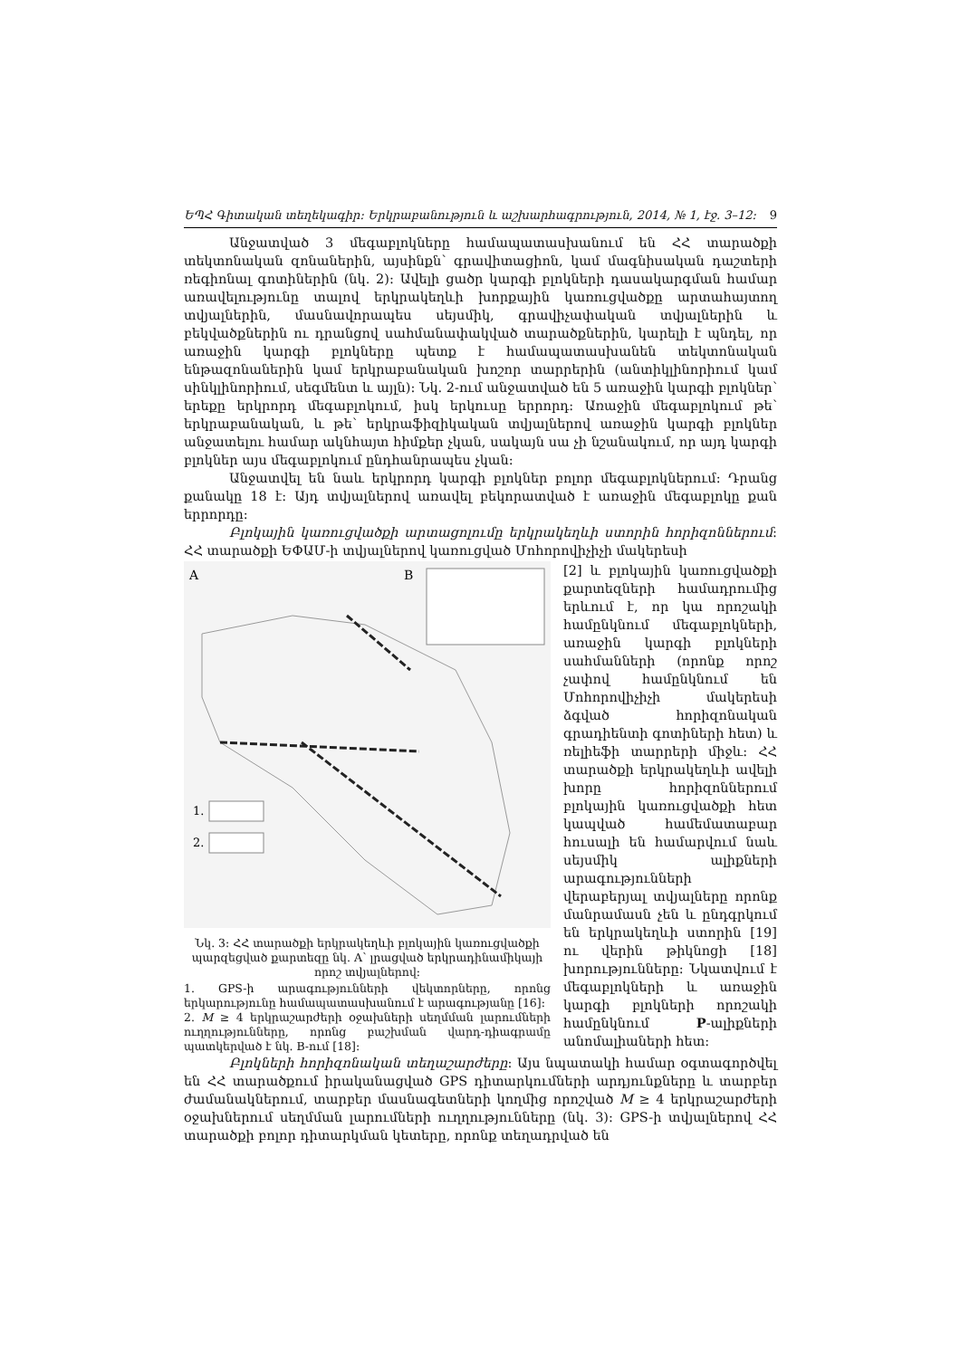ԵՊՀ Գիտական տեղեկագիր: Երկրաբանություն և աշխարհագրություն, 2014, № 1, էջ. 3–12: 9
Անջատված 3 մեգաբլոկները համապատասխանում են ՀՀ տարածքի տեկտոնական զոնաներին, այսինքն՝ գրավիտացիոն, կամ մագնիսական դաշտերի ռեգիոնալ գոտիներին (նկ. 2): Ավելի ցածր կարգի բլոկների դասակարգման համար առավելությունը տալով երկրակեղևի խորքային կառուցվածքը արտահայտող տվյալներին, մասնավորապես սեյսմիկ, գրավիչափական տվյալներին և բեկվածքներին ու դրանցով սահմանափակված տարածքներին, կարելի է պնդել, որ առաջին կարգի բլոկները պետք է համապատասխանեն տեկտոնական ենթազոնաներին կամ երկրաբանական խոշոր տարրերին (անտիկլինորիում կամ սինկլինորիում, սեգմենտ և այլն): Նկ. 2-ում անջատված են 5 առաջին կարգի բլոկներ՝ երեքը երկրորդ մեգաբլոկում, իսկ երկուսը երրորդ: Առաջին մեգաբլոկում թե՝ երկրաբանական, և թե՝ երկրաֆիզիկական տվյալներով առաջին կարգի բլոկներ անջատելու համար ակնհայտ հիմքեր չկան, սակայն սա չի նշանակում, որ այդ կարգի բլոկներ այս մեգաբլոկում ընդհանրապես չկան:
Անջատվել են նաև երկրորդ կարգի բլոկներ բոլոր մեգաբլոկներում: Դրանց քանակը 18 է: Այդ տվյալներով առավել բեկորատված է առաջին մեգաբլոկը քան երրորդը:
Բլոկային կառուցվածքի արտացոլումը երկրակեղևի ստորին հորիզոննե­րում: ՀՀ տարածքի ԵՓԱՄ-ի տվյալներով կառուցված Մոհորովիչիչի մակերեսի
A
B
1.
2.
Նկ. 3: ՀՀ տարածքի երկրակեղևի բլոկային կառուցվածքի պարզեցված քարտեզը նկ. A՝ լրացված երկրադինամիկայի որոշ տվյալներով:
1. GPS-ի արագությունների վեկտորները, որոնց երկարությունը համապատասխանում է արագությանը [16]:
2. M ≥ 4 երկրաշարժերի օջախների սեղմման լարումների ուղղությունները, որոնց բաշխման վարդ-դիագրամը պատկերված է նկ. B-ում [18]:
[2] և բլոկային կառուցվածքի քարտեզների համադրումից երևում է, որ կա որոշակի համընկնում մեգաբլոկների, առաջին կարգի բլոկների սահմանների (որոնք որոշ չափով համընկնում են Մոհորովիչիչի մակերեսի ձգված հորիզոնական գրադիենտի գոտիների հետ) և ռելիեֆի տարրերի միջև: ՀՀ տարածքի երկրակեղևի ավելի խորը հորիզոններում բլոկային կառուցվածքի հետ կապված համեմատաբար հուսալի են համարվում նաև սեյսմիկ ալիքների արագությունների վերաբերյալ տվյալները որոնք մանրամասն չեն և ընդգրկում են երկրակեղևի ստորին [19] ու վերին թիկնոցի [18] խորությունները: Նկատվում է մեգաբլոկների և առաջին կարգի բլոկների որոշակի համընկնում P-ալիքների անոմալիաների հետ:
Բլոկների հորիզոնական տեղաշարժերը: Այս նպատակի համար օգտագործվել են ՀՀ տարածքում իրականացված GPS դիտարկումների արդյունքները և տարբեր ժամանակներում, տարբեր մասնագետների կողմից որոշված M ≥ 4 երկրաշարժերի օջախներում սեղմման լարումների ուղղությունները (նկ. 3): GPS-ի տվյալներով ՀՀ տարածքի բոլոր դիտարկման կետերը, որոնք տեղադրված են